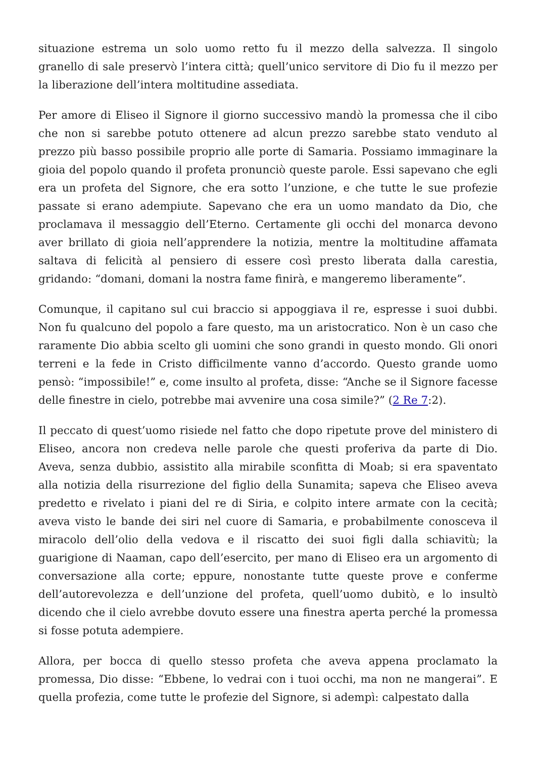situazione estrema un solo uomo retto fu il mezzo della salvezza. Il singolo granello di sale preservò l’intera città; quell’unico servitore di Dio fu il mezzo per la liberazione dell’intera moltitudine assediata.
Per amore di Eliseo il Signore il giorno successivo mandò la promessa che il cibo che non si sarebbe potuto ottenere ad alcun prezzo sarebbe stato venduto al prezzo più basso possibile proprio alle porte di Samaria. Possiamo immaginare la gioia del popolo quando il profeta pronunciò queste parole. Essi sapevano che egli era un profeta del Signore, che era sotto l’unzione, e che tutte le sue profezie passate si erano adempiute. Sapevano che era un uomo mandato da Dio, che proclamava il messaggio dell’Eterno. Certamente gli occhi del monarca devono aver brillato di gioia nell’apprendere la notizia, mentre la moltitudine affamata saltava di felicità al pensiero di essere così presto liberata dalla carestia, gridando: “domani, domani la nostra fame finirà, e mangeremo liberamente”.
Comunque, il capitano sul cui braccio si appoggiava il re, espresse i suoi dubbi. Non fu qualcuno del popolo a fare questo, ma un aristocratico. Non è un caso che raramente Dio abbia scelto gli uomini che sono grandi in questo mondo. Gli onori terreni e la fede in Cristo difficilmente vanno d’accordo. Questo grande uomo pensò: “impossibile!” e, come insulto al profeta, disse: “Anche se il Signore facesse delle finestre in cielo, potrebbe mai avvenire una cosa simile?” (2 Re 7:2).
Il peccato di quest’uomo risiede nel fatto che dopo ripetute prove del ministero di Eliseo, ancora non credeva nelle parole che questi proferiva da parte di Dio. Aveva, senza dubbio, assistito alla mirabile sconfitta di Moab; si era spaventato alla notizia della risurrezione del figlio della Sunamita; sapeva che Eliseo aveva predetto e rivelato i piani del re di Siria, e colpito intere armate con la cecità; aveva visto le bande dei siri nel cuore di Samaria, e probabilmente conosceva il miracolo dell’olio della vedova e il riscatto dei suoi figli dalla schiavitù; la guarigione di Naaman, capo dell’esercito, per mano di Eliseo era un argomento di conversazione alla corte; eppure, nonostante tutte queste prove e conferme dell’autorevolezza e dell’unzione del profeta, quell’uomo dubitò, e lo insultò dicendo che il cielo avrebbe dovuto essere una finestra aperta perché la promessa si fosse potuta adempiere.
Allora, per bocca di quello stesso profeta che aveva appena proclamato la promessa, Dio disse: “Ebbene, lo vedrai con i tuoi occhi, ma non ne mangerai”. E quella profezia, come tutte le profezie del Signore, si adempì: calpestato dalla